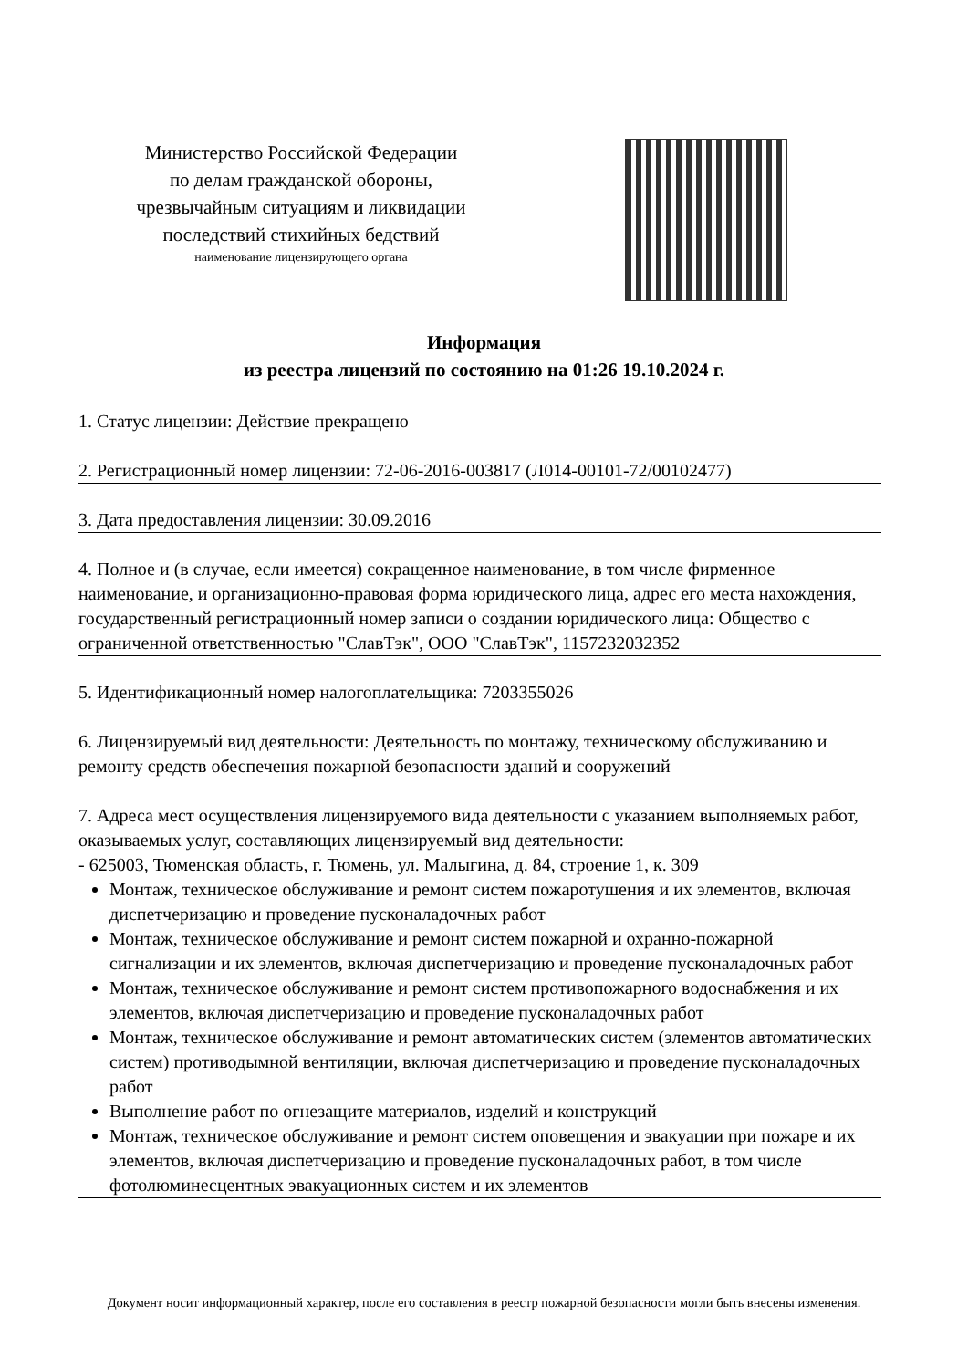Министерство Российской Федерации
по делам гражданской обороны,
чрезвычайным ситуациям и ликвидации
последствий стихийных бедствий
наименование лицензирующего органа
Информация
из реестра лицензий по состоянию на 01:26 19.10.2024 г.
1. Статус лицензии: Действие прекращено
2. Регистрационный номер лицензии: 72-06-2016-003817 (Л014-00101-72/00102477)
3. Дата предоставления лицензии: 30.09.2016
4. Полное и (в случае, если имеется) сокращенное наименование, в том числе фирменное наименование, и организационно-правовая форма юридического лица, адрес его места нахождения, государственный регистрационный номер записи о создании юридического лица: Общество с ограниченной ответственностью "СлавТэк", ООО "СлавТэк", 1157232032352
5. Идентификационный номер налогоплательщика: 7203355026
6. Лицензируемый вид деятельности: Деятельность по монтажу, техническому обслуживанию и ремонту средств обеспечения пожарной безопасности зданий и сооружений
7. Адреса мест осуществления лицензируемого вида деятельности с указанием выполняемых работ, оказываемых услуг, составляющих лицензируемый вид деятельности:
- 625003, Тюменская область, г. Тюмень, ул. Малыгина, д. 84, строение 1, к. 309
Монтаж, техническое обслуживание и ремонт систем пожаротушения и их элементов, включая диспетчеризацию и проведение пусконаладочных работ
Монтаж, техническое обслуживание и ремонт систем пожарной и охранно-пожарной сигнализации и их элементов, включая диспетчеризацию и проведение пусконаладочных работ
Монтаж, техническое обслуживание и ремонт систем противопожарного водоснабжения и их элементов, включая диспетчеризацию и проведение пусконаладочных работ
Монтаж, техническое обслуживание и ремонт автоматических систем (элементов автоматических систем) противодымной вентиляции, включая диспетчеризацию и проведение пусконаладочных работ
Выполнение работ по огнезащите материалов, изделий и конструкций
Монтаж, техническое обслуживание и ремонт систем оповещения и эвакуации при пожаре и их элементов, включая диспетчеризацию и проведение пусконаладочных работ, в том числе фотолюминесцентных эвакуационных систем и их элементов
Документ носит информационный характер, после его составления в реестр пожарной безопасности могли быть внесены изменения.